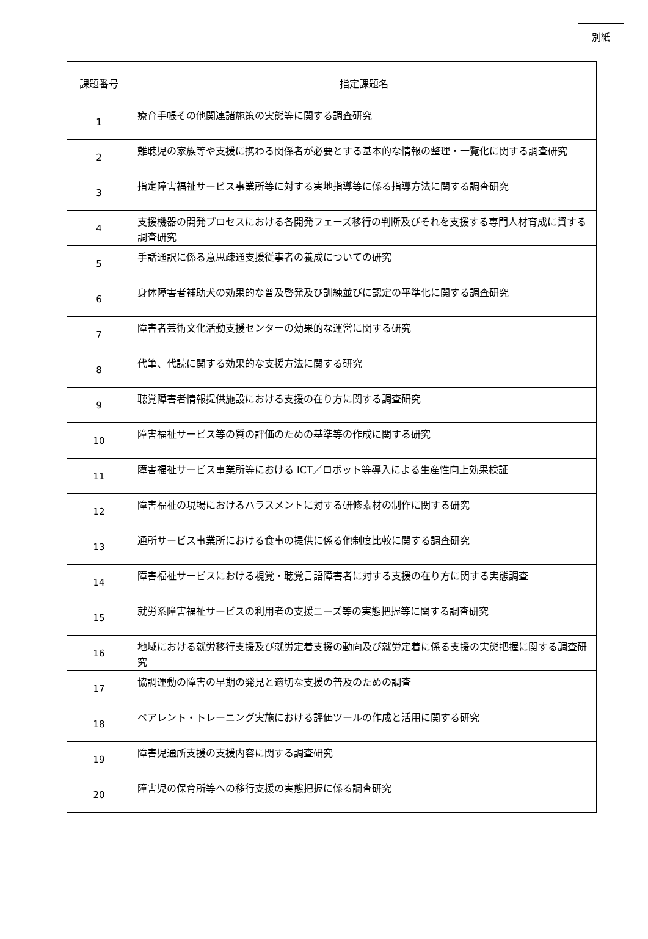別紙
| 課題番号 | 指定課題名 |
| --- | --- |
| 1 | 療育手帳その他関連諸施策の実態等に関する調査研究 |
| 2 | 難聴児の家族等や支援に携わる関係者が必要とする基本的な情報の整理・一覧化に関する調査研究 |
| 3 | 指定障害福祉サービス事業所等に対する実地指導等に係る指導方法に関する調査研究 |
| 4 | 支援機器の開発プロセスにおける各開発フェーズ移行の判断及びそれを支援する専門人材育成に資する調査研究 |
| 5 | 手話通訳に係る意思疎通支援従事者の養成についての研究 |
| 6 | 身体障害者補助犬の効果的な普及啓発及び訓練並びに認定の平準化に関する調査研究 |
| 7 | 障害者芸術文化活動支援センターの効果的な運営に関する研究 |
| 8 | 代筆、代読に関する効果的な支援方法に関する研究 |
| 9 | 聴覚障害者情報提供施設における支援の在り方に関する調査研究 |
| 10 | 障害福祉サービス等の質の評価のための基準等の作成に関する研究 |
| 11 | 障害福祉サービス事業所等における ICT／ロボット等導入による生産性向上効果検証 |
| 12 | 障害福祉の現場におけるハラスメントに対する研修素材の制作に関する研究 |
| 13 | 通所サービス事業所における食事の提供に係る他制度比較に関する調査研究 |
| 14 | 障害福祉サービスにおける視覚・聴覚言語障害者に対する支援の在り方に関する実態調査 |
| 15 | 就労系障害福祉サービスの利用者の支援ニーズ等の実態把握等に関する調査研究 |
| 16 | 地域における就労移行支援及び就労定着支援の動向及び就労定着に係る支援の実態把握に関する調査研究 |
| 17 | 協調運動の障害の早期の発見と適切な支援の普及のための調査 |
| 18 | ペアレント・トレーニング実施における評価ツールの作成と活用に関する研究 |
| 19 | 障害児通所支援の支援内容に関する調査研究 |
| 20 | 障害児の保育所等への移行支援の実態把握に係る調査研究 |